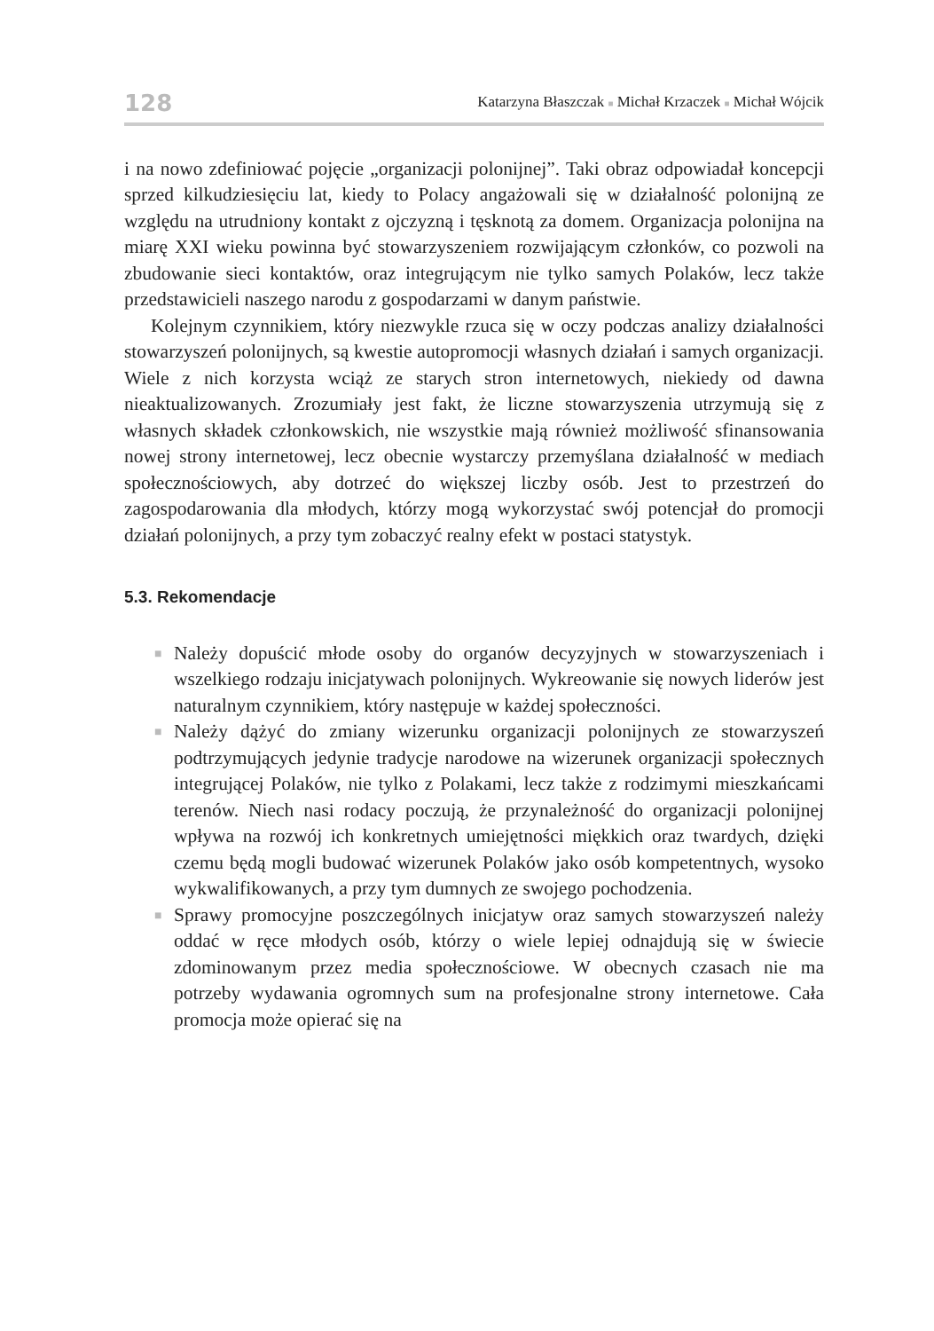128 Katarzyna Błaszczak ■ Michał Krzaczek ■ Michał Wójcik
i na nowo zdefiniować pojęcie „organizacji polonijnej”. Taki obraz odpowiadał koncepcji sprzed kilkudziesięciu lat, kiedy to Polacy angażowali się w działalność polonijną ze względu na utrudniony kontakt z ojczyzną i tęsknotą za domem. Organizacja polonijna na miarę XXI wieku powinna być stowarzyszeniem rozwijającym członków, co pozwoli na zbudowanie sieci kontaktów, oraz integrującym nie tylko samych Polaków, lecz także przedstawicieli naszego narodu z gospodarzami w danym państwie.
Kolejnym czynnikiem, który niezwykle rzuca się w oczy podczas analizy działalności stowarzyszeń polonijnych, są kwestie autopromocji własnych działań i samych organizacji. Wiele z nich korzysta wciąż ze starych stron internetowych, niekiedy od dawna nieaktualizowanych. Zrozumiały jest fakt, że liczne stowarzyszenia utrzymują się z własnych składek członkowskich, nie wszystkie mają również możliwość sfinansowania nowej strony internetowej, lecz obecnie wystarczy przemyślana działalność w mediach społecznościowych, aby dotrzeć do większej liczby osób. Jest to przestrzeń do zagospodarowania dla młodych, którzy mogą wykorzystać swój potencjał do promocji działań polonijnych, a przy tym zobaczyć realny efekt w postaci statystyk.
5.3. Rekomendacje
■ Należy dopuścić młode osoby do organów decyzyjnych w stowarzyszeniach i wszelkiego rodzaju inicjatywach polonijnych. Wykreowanie się nowych liderów jest naturalnym czynnikiem, który następuje w każdej społeczności.
■ Należy dążyć do zmiany wizerunku organizacji polonijnych ze stowarzyszeń podtrzymujących jedynie tradycje narodowe na wizerunek organizacji społecznych integrującej Polaków, nie tylko z Polakami, lecz także z rodzimymi mieszkańcami terenów. Niech nasi rodacy poczują, że przynależność do organizacji polonijnej wpływa na rozwój ich konkretnych umiejętności miękkich oraz twardych, dzięki czemu będą mogli budować wizerunek Polaków jako osób kompetentnych, wysoko wykwalifikowanych, a przy tym dumnych ze swojego pochodzenia.
■ Sprawy promocyjne poszczególnych inicjatyw oraz samych stowarzyszeń należy oddać w ręce młodych osób, którzy o wiele lepiej odnajdują się w świecie zdominowanym przez media społecznościowe. W obecnych czasach nie ma potrzeby wydawania ogromnych sum na profesjonalne strony internetowe. Cała promocja może opierać się na